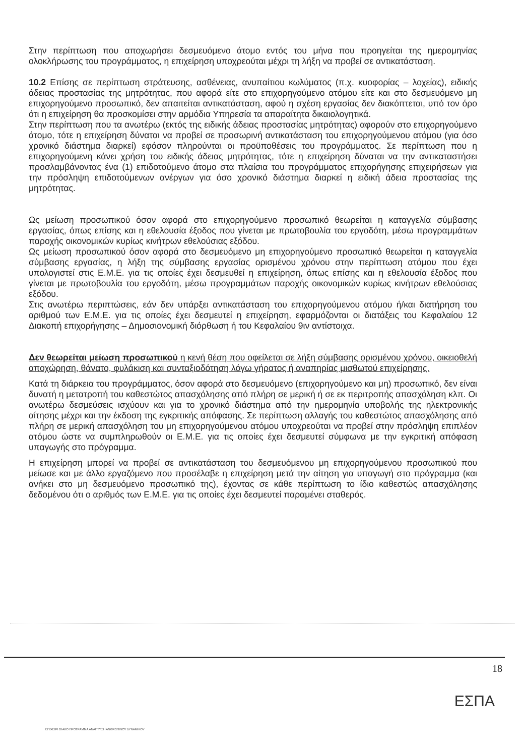Στην περίπτωση που αποχωρήσει δεσμευόμενο άτομο εντός του μήνα που προηγείται της ημερομηνίας ολοκλήρωσης του προγράμματος, η επιχείρηση υποχρεούται μέχρι τη λήξη να προβεί σε αντικατάσταση.
10.2 Επίσης σε περίπτωση στράτευσης, ασθένειας, ανυπαίτιου κωλύματος (π.χ. κυοφορίας – λοχείας), ειδικής άδειας προστασίας της μητρότητας, που αφορά είτε στο επιχορηγούμενο ατόμου είτε και στο δεσμευόμενο μη επιχορηγούμενο προσωπικό, δεν απαιτείται αντικατάσταση, αφού η σχέση εργασίας δεν διακόπτεται, υπό τον όρο ότι η επιχείρηση θα προσκομίσει στην αρμόδια Υπηρεσία τα απαραίτητα δικαιολογητικά.
Στην περίπτωση που τα ανωτέρω (εκτός της ειδικής άδειας προστασίας μητρότητας) αφορούν στο επιχορηγούμενο άτομο, τότε η επιχείρηση δύναται να προβεί σε προσωρινή αντικατάσταση του επιχορηγούμενου ατόμου (για όσο χρονικό διάστημα διαρκεί) εφόσον πληρούνται οι προϋποθέσεις του προγράμματος. Σε περίπτωση που η επιχορηγούμενη κάνει χρήση του ειδικής άδειας μητρότητας, τότε η επιχείρηση δύναται να την αντικαταστήσει προσλαμβάνοντας ένα (1) επιδοτούμενο άτομο στα πλαίσια του προγράμματος επιχορήγησης επιχειρήσεων για την πρόσληψη επιδοτούμενων ανέργων για όσο χρονικό διάστημα διαρκεί η ειδική άδεια προστασίας της μητρότητας.
Ως μείωση προσωπικού όσον αφορά στο επιχορηγούμενο προσωπικό θεωρείται η καταγγελία σύμβασης εργασίας, όπως επίσης και η εθελουσία έξοδος που γίνεται με πρωτοβουλία του εργοδότη, μέσω προγραμμάτων παροχής οικονομικών κυρίως κινήτρων εθελούσιας εξόδου.
Ως μείωση προσωπικού όσον αφορά στο δεσμευόμενο μη επιχορηγούμενο προσωπικό θεωρείται η καταγγελία σύμβασης εργασίας, η λήξη της σύμβασης εργασίας ορισμένου χρόνου στην περίπτωση ατόμου που έχει υπολογιστεί στις Ε.Μ.Ε. για τις οποίες έχει δεσμευθεί η επιχείρηση, όπως επίσης και η εθελουσία έξοδος που γίνεται με πρωτοβουλία του εργοδότη, μέσω προγραμμάτων παροχής οικονομικών κυρίως κινήτρων εθελούσιας εξόδου.
Στις ανωτέρω περιπτώσεις, εάν δεν υπάρξει αντικατάσταση του επιχορηγούμενου ατόμου ή/και διατήρηση του αριθμού των Ε.Μ.Ε. για τις οποίες έχει δεσμευτεί η επιχείρηση, εφαρμόζονται οι διατάξεις του Κεφαλαίου 12 Διακοπή επιχορήγησης – Δημοσιονομική διόρθωση ή του Κεφαλαίου 9ιν αντίστοιχα.
Δεν θεωρείται μείωση προσωπικού η κενή θέση που οφείλεται σε λήξη σύμβασης ορισμένου χρόνου, οικειοθελή αποχώρηση, θάνατο, φυλάκιση και συνταξιοδότηση λόγω γήρατος ή αναπηρίας μισθωτού επιχείρησης.
Κατά τη διάρκεια του προγράμματος, όσον αφορά στο δεσμευόμενο (επιχορηγούμενο και μη) προσωπικό, δεν είναι δυνατή η μετατροπή του καθεστώτος απασχόλησης από πλήρη σε μερική ή σε εκ περιτροπής απασχόληση κλπ. Οι ανωτέρω δεσμεύσεις ισχύουν και για το χρονικό διάστημα από την ημερομηνία υποβολής της ηλεκτρονικής αίτησης μέχρι και την έκδοση της εγκριτικής απόφασης. Σε περίπτωση αλλαγής του καθεστώτος απασχόλησης από πλήρη σε μερική απασχόληση του μη επιχορηγούμενου ατόμου υποχρεούται να προβεί στην πρόσληψη επιπλέον ατόμου ώστε να συμπληρωθούν οι Ε.Μ.Ε. για τις οποίες έχει δεσμευτεί σύμφωνα με την εγκριτική απόφαση υπαγωγής στο πρόγραμμα.
Η επιχείρηση μπορεί να προβεί σε αντικατάσταση του δεσμευόμενου μη επιχορηγούμενου προσωπικού που μείωσε και με άλλο εργαζόμενο που προσέλαβε η επιχείρηση μετά την αίτηση για υπαγωγή στο πρόγραμμα (και ανήκει στο μη δεσμευόμενο προσωπικό της), έχοντας σε κάθε περίπτωση το ίδιο καθεστώς απασχόλησης δεδομένου ότι ο αριθμός των Ε.Μ.Ε. για τις οποίες έχει δεσμευτεί παραμένει σταθερός.
18
ΕΣΠΑ
ΕΠΙΧΕΙΡΗΣΙΑΚΟ ΠΡΟΓΡΑΜΜΑ ΑΝΑΠΤΥΞΗ ΑΝΘΡΩΠΙΝΟΥ ΔΥΝΑΜΙΚΟΥ